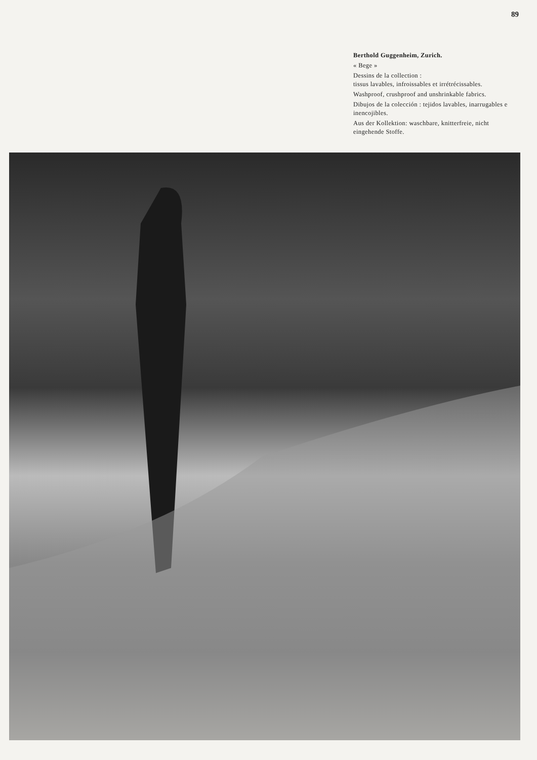89
Berthold Guggenheim, Zurich.
« Bege »
Dessins de la collection :
tissus lavables, infroissables et irrétrécissables.
Washproof, crushproof and unshrinkable fabrics.
Dibujos de la colección : tejidos lavables, inarrugables e inencojibles.
Aus der Kollektion: waschbare, knitterfreie, nicht eingehende Stoffe.